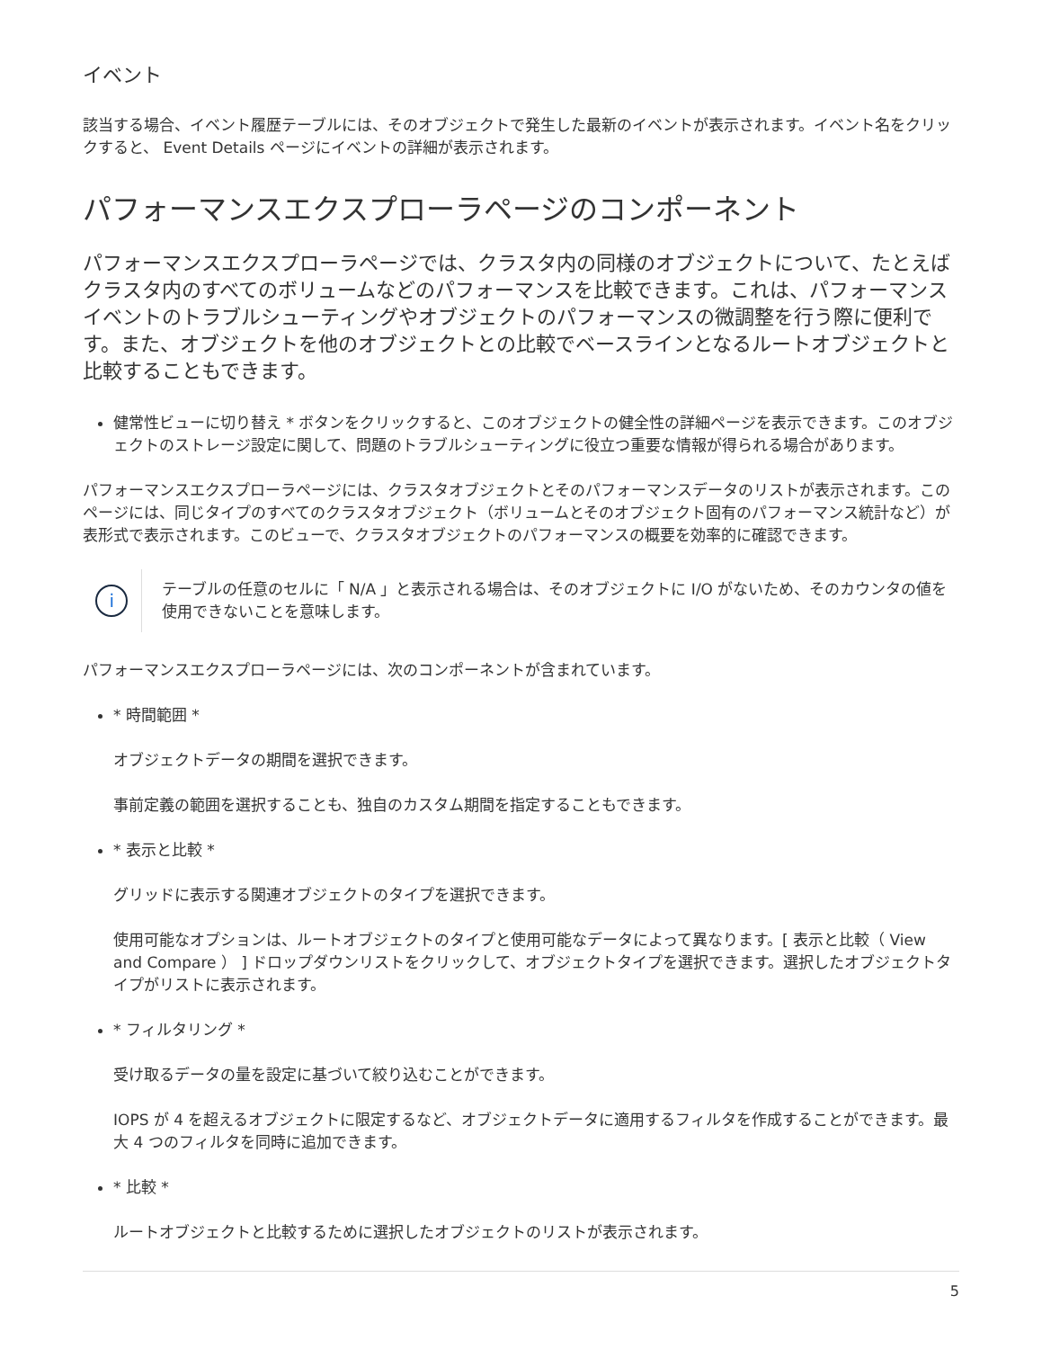イベント
該当する場合、イベント履歴テーブルには、そのオブジェクトで発生した最新のイベントが表示されます。イベント名をクリックすると、 Event Details ページにイベントの詳細が表示されます。
パフォーマンスエクスプローラページのコンポーネント
パフォーマンスエクスプローラページでは、クラスタ内の同様のオブジェクトについて、たとえばクラスタ内のすべてのボリュームなどのパフォーマンスを比較できます。これは、パフォーマンスイベントのトラブルシューティングやオブジェクトのパフォーマンスの微調整を行う際に便利です。また、オブジェクトを他のオブジェクトとの比較でベースラインとなるルートオブジェクトと比較することもできます。
健常性ビューに切り替え * ボタンをクリックすると、このオブジェクトの健全性の詳細ページを表示できます。このオブジェクトのストレージ設定に関して、問題のトラブルシューティングに役立つ重要な情報が得られる場合があります。
パフォーマンスエクスプローラページには、クラスタオブジェクトとそのパフォーマンスデータのリストが表示されます。このページには、同じタイプのすべてのクラスタオブジェクト（ボリュームとそのオブジェクト固有のパフォーマンス統計など）が表形式で表示されます。このビューで、クラスタオブジェクトのパフォーマンスの概要を効率的に確認できます。
i
テーブルの任意のセルに「 N/A 」と表示される場合は、そのオブジェクトに I/O がないため、そのカウンタの値を使用できないことを意味します。
パフォーマンスエクスプローラページには、次のコンポーネントが含まれています。
* 時間範囲 *
オブジェクトデータの期間を選択できます。
事前定義の範囲を選択することも、独自のカスタム期間を指定することもできます。
* 表示と比較 *
グリッドに表示する関連オブジェクトのタイプを選択できます。
使用可能なオプションは、ルートオブジェクトのタイプと使用可能なデータによって異なります。[ 表示と比較（ View and Compare ） ] ドロップダウンリストをクリックして、オブジェクトタイプを選択できます。選択したオブジェクトタイプがリストに表示されます。
* フィルタリング *
受け取るデータの量を設定に基づいて絞り込むことができます。
IOPS が 4 を超えるオブジェクトに限定するなど、オブジェクトデータに適用するフィルタを作成することができます。最大 4 つのフィルタを同時に追加できます。
* 比較 *
ルートオブジェクトと比較するために選択したオブジェクトのリストが表示されます。
5